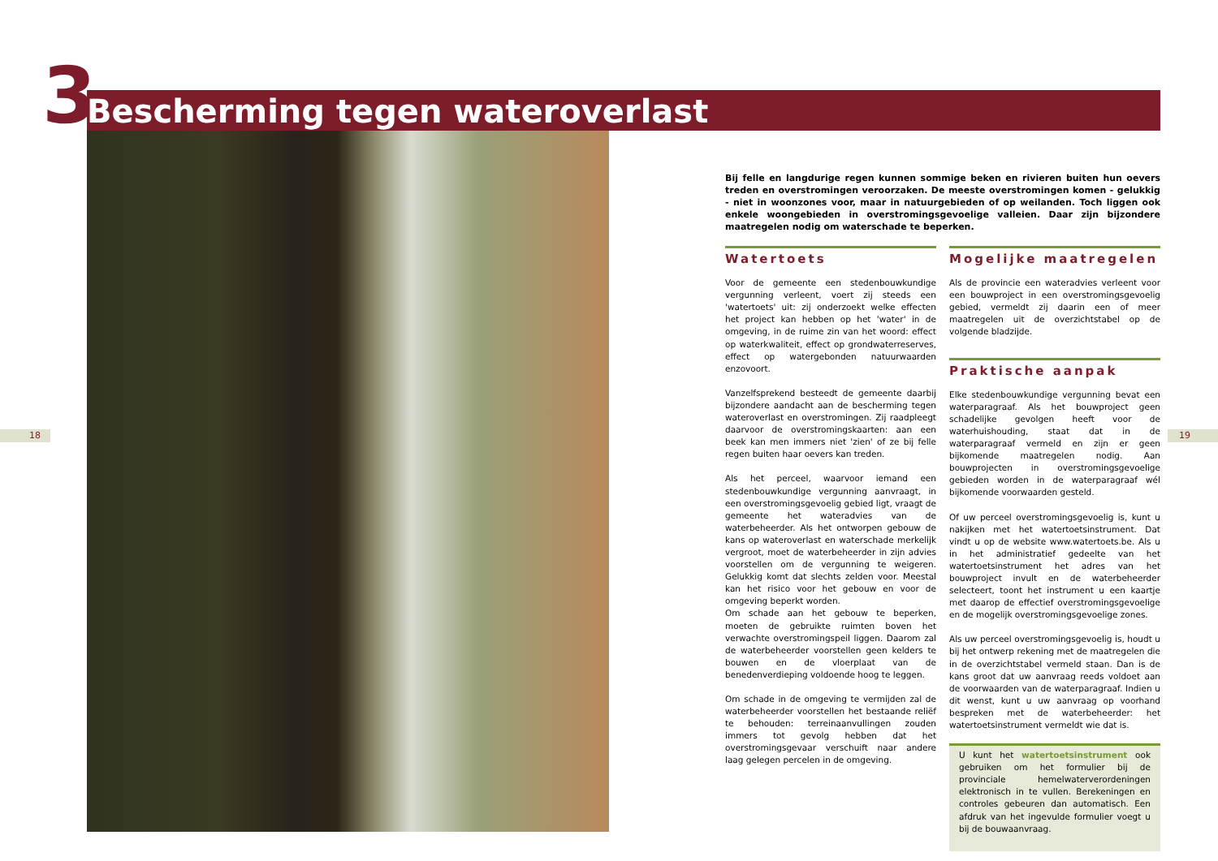3
Bescherming tegen wateroverlast
18 19
Bij felle en langdurige regen kunnen sommige beken en rivieren buiten hun oevers treden en overstromingen veroorzaken. De meeste overstromingen komen - gelukkig - niet in woonzones voor, maar in natuurgebieden of op weilanden. Toch liggen ook enkele woongebieden in overstromingsgevoelige valleien. Daar zijn bijzondere maatregelen nodig om waterschade te beperken.
Watertoets
Voor de gemeente een stedenbouwkundige vergunning verleent, voert zij steeds een 'watertoets' uit: zij onderzoekt welke effecten het project kan hebben op het 'water' in de omgeving, in de ruime zin van het woord: effect op waterkwaliteit, effect op grondwaterreserves, effect op watergebonden natuurwaarden enzovoort.
Vanzelfsprekend besteedt de gemeente daarbij bijzondere aandacht aan de bescherming tegen wateroverlast en overstromingen. Zij raadpleegt daarvoor de overstromingskaarten: aan een beek kan men immers niet 'zien' of ze bij felle regen buiten haar oevers kan treden.
Als het perceel, waarvoor iemand een stedenbouwkundige vergunning aanvraagt, in een overstromingsgevoelig gebied ligt, vraagt de gemeente het wateradvies van de waterbeheerder. Als het ontworpen gebouw de kans op wateroverlast en waterschade merkelijk vergroot, moet de waterbeheerder in zijn advies voorstellen om de vergunning te weigeren. Gelukkig komt dat slechts zelden voor. Meestal kan het risico voor het gebouw en voor de omgeving beperkt worden.
Om schade aan het gebouw te beperken, moeten de gebruikte ruimten boven het verwachte overstromingspeil liggen. Daarom zal de waterbeheerder voorstellen geen kelders te bouwen en de vloerplaat van de benedenverdieping voldoende hoog te leggen.
Om schade in de omgeving te vermijden zal de waterbeheerder voorstellen het bestaande reliëf te behouden: terreinaanvullingen zouden immers tot gevolg hebben dat het overstromingsgevaar verschuift naar andere laag gelegen percelen in de omgeving.
Mogelijke maatregelen
Als de provincie een wateradvies verleent voor een bouwproject in een overstromingsgevoelig gebied, vermeldt zij daarin een of meer maatregelen uit de overzichtstabel op de volgende bladzijde.
Praktische aanpak
Elke stedenbouwkundige vergunning bevat een waterparagraaf. Als het bouwproject geen schadelijke gevolgen heeft voor de waterhuishouding, staat dat in de waterparagraaf vermeld en zijn er geen bijkomende maatregelen nodig. Aan bouwprojecten in overstromingsgevoelige gebieden worden in de waterparagraaf wél bijkomende voorwaarden gesteld.
Of uw perceel overstromingsgevoelig is, kunt u nakijken met het watertoetsinstrument. Dat vindt u op de website www.watertoets.be. Als u in het administratief gedeelte van het watertoetsinstrument het adres van het bouwproject invult en de waterbeheerder selecteert, toont het instrument u een kaartje met daarop de effectief overstromingsgevoelige en de mogelijk overstromingsgevoelige zones.
Als uw perceel overstromingsgevoelig is, houdt u bij het ontwerp rekening met de maatregelen die in de overzichtstabel vermeld staan. Dan is de kans groot dat uw aanvraag reeds voldoet aan de voorwaarden van de waterparagraaf. Indien u dit wenst, kunt u uw aanvraag op voorhand bespreken met de waterbeheerder: het watertoetsinstrument vermeldt wie dat is.
U kunt het watertoetsinstrument ook gebruiken om het formulier bij de provinciale hemelwaterverordeningen elektronisch in te vullen. Berekeningen en controles gebeuren dan automatisch. Een afdruk van het ingevulde formulier voegt u bij de bouwaanvraag.